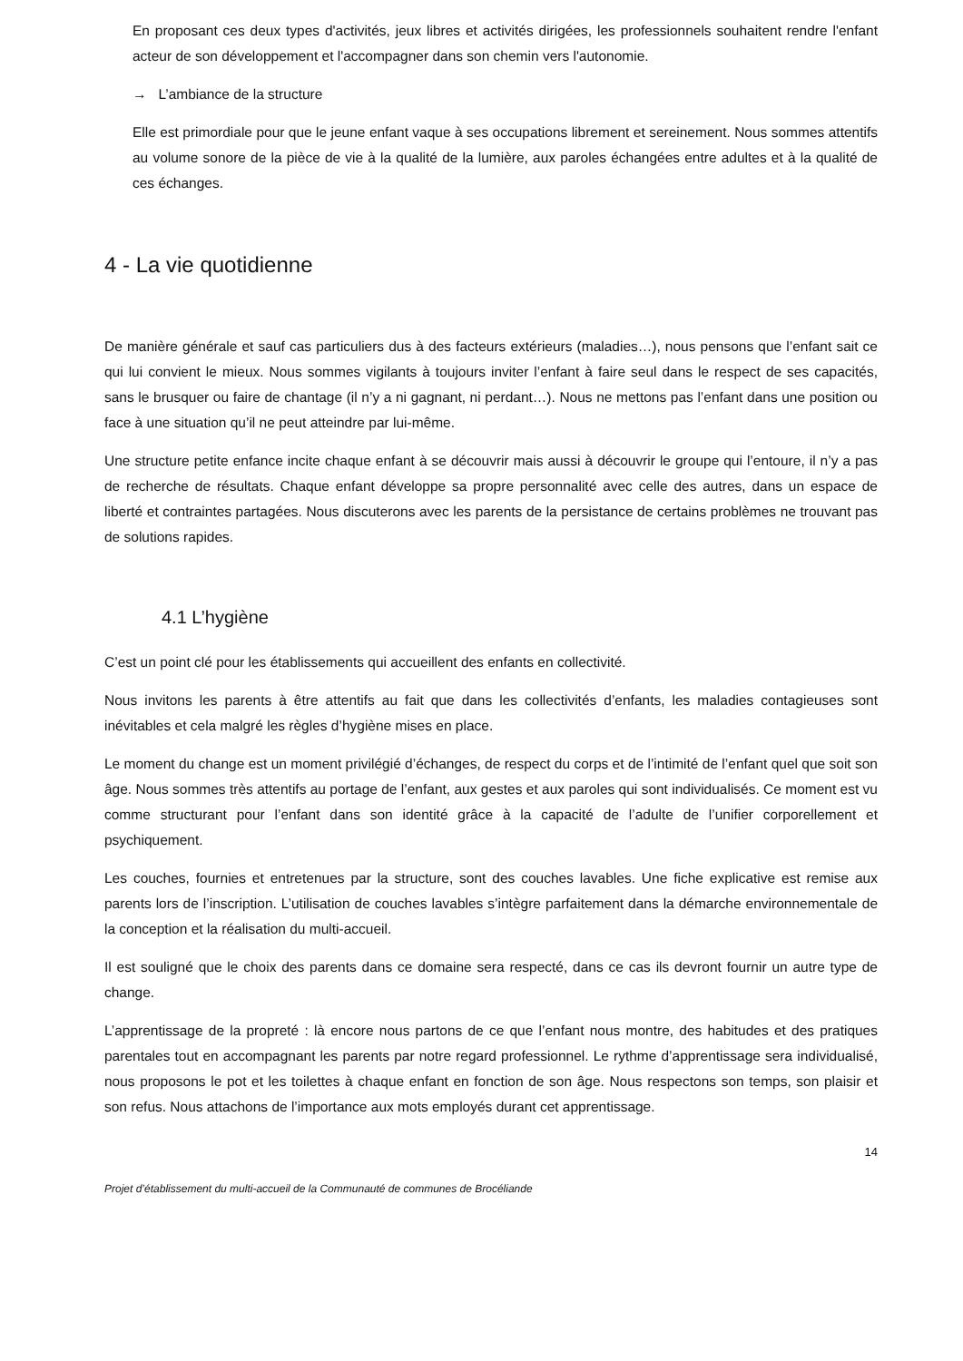En proposant ces deux types d'activités, jeux libres et activités dirigées, les professionnels souhaitent rendre l'enfant acteur de son développement et l'accompagner dans son chemin vers l'autonomie.
→ L’ambiance de la structure
Elle est primordiale pour que le jeune enfant vaque à ses occupations librement et sereinement. Nous sommes attentifs au volume sonore de la pièce de vie à la qualité de la lumière, aux paroles échangées entre adultes et à la qualité de ces échanges.
4 - La vie quotidienne
De manière générale et sauf cas particuliers dus à des facteurs extérieurs (maladies…), nous pensons que l’enfant sait ce qui lui convient le mieux. Nous sommes vigilants à toujours inviter l’enfant à faire seul dans le respect de ses capacités, sans le brusquer ou faire de chantage (il n’y a ni gagnant, ni perdant…). Nous ne mettons pas l’enfant dans une position ou face à une situation qu’il ne peut atteindre par lui-même.
Une structure petite enfance incite chaque enfant à se découvrir mais aussi à découvrir le groupe qui l’entoure, il n’y a pas de recherche de résultats. Chaque enfant développe sa propre personnalité avec celle des autres, dans un espace de liberté et contraintes partagées. Nous discuterons avec les parents de la persistance de certains problèmes ne trouvant pas de solutions rapides.
4.1 L’hygiène
C’est un point clé pour les établissements qui accueillent des enfants en collectivité.
Nous invitons les parents à être attentifs au fait que dans les collectivités d’enfants, les maladies contagieuses sont inévitables et cela malgré les règles d’hygiène mises en place.
Le moment du change est un moment privilégié d’échanges, de respect du corps et de l’intimité de l’enfant quel que soit son âge. Nous sommes très attentifs au portage de l’enfant, aux gestes et aux paroles qui sont individualisés. Ce moment est vu comme structurant pour l’enfant dans son identité grâce à la capacité de l’adulte de l’unifier corporellement et psychiquement.
Les couches, fournies et entretenues par la structure, sont des couches lavables. Une fiche explicative est remise aux parents lors de l’inscription. L’utilisation de couches lavables s’intègre parfaitement dans la démarche environnementale de la conception et la réalisation du multi-accueil.
Il est souligné que le choix des parents dans ce domaine sera respecté, dans ce cas ils devront fournir un autre type de change.
L’apprentissage de la propreté : là encore nous partons de ce que l’enfant nous montre, des habitudes et des pratiques parentales tout en accompagnant les parents par notre regard professionnel. Le rythme d’apprentissage sera individualisé, nous proposons le pot et les toilettes à chaque enfant en fonction de son âge. Nous respectons son temps, son plaisir et son refus. Nous attachons de l’importance aux mots employés durant cet apprentissage.
14
Projet d’établissement du multi-accueil de la Communauté de communes de Brocéliande